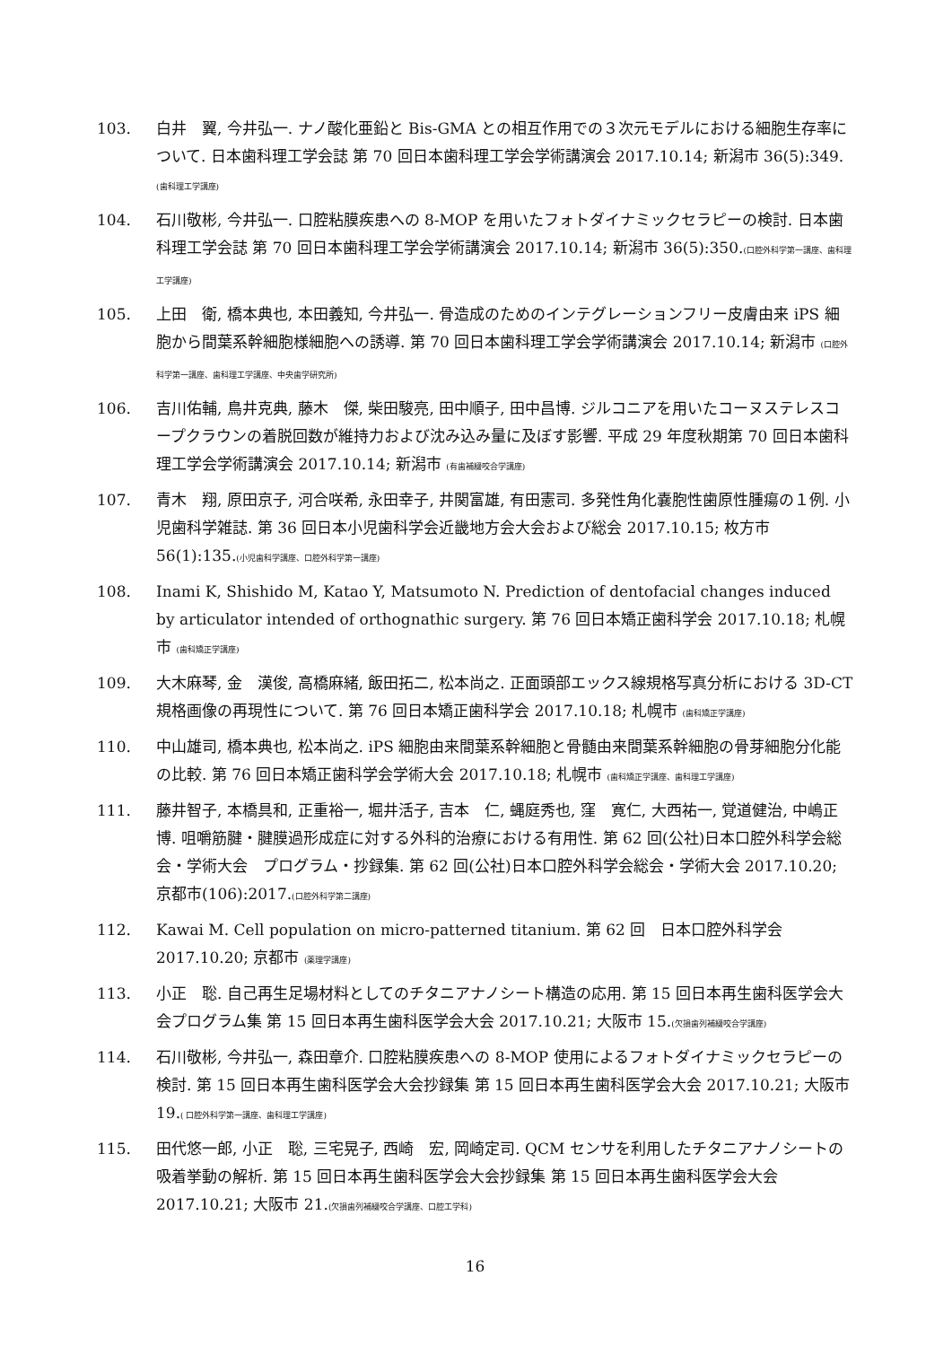103. 白井　翼, 今井弘一. ナノ酸化亜鉛と Bis-GMA との相互作用での３次元モデルにおける細胞生存率について. 日本歯科理工学会誌 第 70 回日本歯科理工学会学術講演会 2017.10.14; 新潟市 36(5):349.(歯科理工学講座)
104. 石川敬彬, 今井弘一. 口腔粘膜疾患への 8-MOP を用いたフォトダイナミックセラピーの検討. 日本歯科理工学会誌 第 70 回日本歯科理工学会学術講演会 2017.10.14; 新潟市 36(5):350.(口腔外科学第一講座、歯科理工学講座)
105. 上田　衛, 橋本典也, 本田義知, 今井弘一. 骨造成のためのインテグレーションフリー皮膚由来 iPS 細胞から間葉系幹細胞様細胞への誘導. 第 70 回日本歯科理工学会学術講演会 2017.10.14; 新潟市 (口腔外科学第一講座、歯科理工学講座、中央歯学研究所)
106. 吉川佑輔, 鳥井克典, 藤木　傑, 柴田駿亮, 田中順子, 田中昌博. ジルコニアを用いたコーヌステレスコープクラウンの着脱回数が維持力および沈み込み量に及ぼす影響. 平成 29 年度秋期第 70 回日本歯科理工学会学術講演会 2017.10.14; 新潟市 (有歯補綴咬合学講座)
107. 青木　翔, 原田京子, 河合咲希, 永田幸子, 井関富雄, 有田憲司. 多発性角化嚢胞性歯原性腫瘍の１例. 小児歯科学雑誌. 第 36 回日本小児歯科学会近畿地方会大会および総会 2017.10.15; 枚方市 56(1):135.(小児歯科学講座、口腔外科学第一講座)
108. Inami K, Shishido M, Katao Y, Matsumoto N. Prediction of dentofacial changes induced by articulator intended of orthognathic surgery. 第 76 回日本矯正歯科学会 2017.10.18; 札幌市 (歯科矯正学講座)
109. 大木麻琴, 金　漢俊, 高橋麻緒, 飯田拓二, 松本尚之. 正面頭部エックス線規格写真分析における 3D-CT 規格画像の再現性について. 第 76 回日本矯正歯科学会 2017.10.18; 札幌市 (歯科矯正学講座)
110. 中山雄司, 橋本典也, 松本尚之. iPS 細胞由来間葉系幹細胞と骨髄由来間葉系幹細胞の骨芽細胞分化能の比較. 第 76 回日本矯正歯科学会学術大会 2017.10.18; 札幌市 (歯科矯正学講座、歯科理工学講座)
111. 藤井智子, 本橋具和, 正重裕一, 堀井活子, 吉本　仁, 蝿庭秀也, 窪　寛仁, 大西祐一, 覚道健治, 中嶋正博. 咀嚼筋腱・腱膜過形成症に対する外科的治療における有用性. 第 62 回(公社)日本口腔外科学会総会・学術大会　プログラム・抄録集. 第 62 回(公社)日本口腔外科学会総会・学術大会 2017.10.20; 京都市(106):2017.(口腔外科学第二講座)
112. Kawai M. Cell population on micro-patterned titanium. 第 62 回　日本口腔外科学会 2017.10.20; 京都市 (薬理学講座)
113. 小正　聡. 自己再生足場材料としてのチタニアナノシート構造の応用. 第 15 回日本再生歯科医学会大会プログラム集 第 15 回日本再生歯科医学会大会 2017.10.21; 大阪市 15.(欠損歯列補綴咬合学講座)
114. 石川敬彬, 今井弘一, 森田章介. 口腔粘膜疾患への 8-MOP 使用によるフォトダイナミックセラピーの検討. 第 15 回日本再生歯科医学会大会抄録集 第 15 回日本再生歯科医学会大会 2017.10.21; 大阪市 19.( 口腔外科学第一講座、歯科理工学講座)
115. 田代悠一郎, 小正　聡, 三宅晃子, 西崎　宏, 岡崎定司. QCM センサを利用したチタニアナノシートの吸着挙動の解析. 第 15 回日本再生歯科医学会大会抄録集 第 15 回日本再生歯科医学会大会 2017.10.21; 大阪市 21.(欠損歯列補綴咬合学講座、口腔工学科)
16